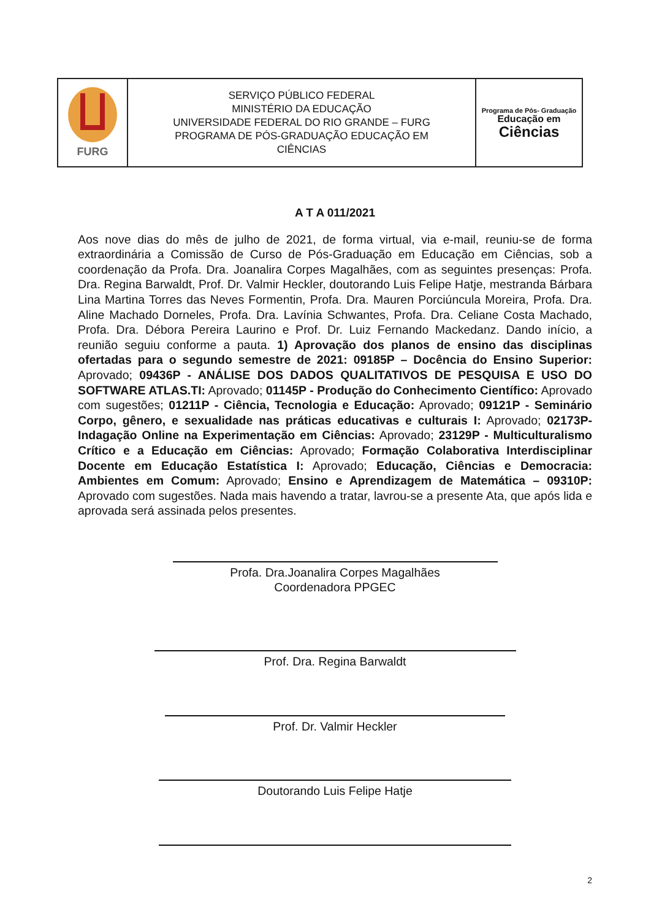| FURG | SERVIÇO PÚBLICO FEDERAL MINISTÉRIO DA EDUCAÇÃO UNIVERSIDADE FEDERAL DO RIO GRANDE – FURG PROGRAMA DE PÓS-GRADUAÇÃO EDUCAÇÃO EM CIÊNCIAS | Programa de Pós- Graduação Educação em Ciências |
A T A 011/2021
Aos nove dias do mês de julho de 2021, de forma virtual, via e-mail, reuniu-se de forma extraordinária a Comissão de Curso de Pós-Graduação em Educação em Ciências, sob a coordenação da Profa. Dra. Joanalira Corpes Magalhães, com as seguintes presenças: Profa. Dra. Regina Barwaldt, Prof. Dr. Valmir Heckler, doutorando Luis Felipe Hatje, mestranda Bárbara Lina Martina Torres das Neves Formentin, Profa. Dra. Mauren Porciúncula Moreira, Profa. Dra. Aline Machado Dorneles, Profa. Dra. Lavínia Schwantes, Profa. Dra. Celiane Costa Machado, Profa. Dra. Débora Pereira Laurino e Prof. Dr. Luiz Fernando Mackedanz. Dando início, a reunião seguiu conforme a pauta. 1) Aprovação dos planos de ensino das disciplinas ofertadas para o segundo semestre de 2021: 09185P – Docência do Ensino Superior: Aprovado; 09436P - ANÁLISE DOS DADOS QUALITATIVOS DE PESQUISA E USO DO SOFTWARE ATLAS.TI: Aprovado; 01145P - Produção do Conhecimento Científico: Aprovado com sugestões; 01211P - Ciência, Tecnologia e Educação: Aprovado; 09121P - Seminário Corpo, gênero, e sexualidade nas práticas educativas e culturais I: Aprovado; 02173P- Indagação Online na Experimentação em Ciências: Aprovado; 23129P - Multiculturalismo Crítico e a Educação em Ciências: Aprovado; Formação Colaborativa Interdisciplinar Docente em Educação Estatística I: Aprovado; Educação, Ciências e Democracia: Ambientes em Comum: Aprovado; Ensino e Aprendizagem de Matemática – 09310P: Aprovado com sugestões. Nada mais havendo a tratar, lavrou-se a presente Ata, que após lida e aprovada será assinada pelos presentes.
Profa. Dra.Joanalira Corpes Magalhães
Coordenadora PPGEC
Prof. Dra. Regina Barwaldt
Prof. Dr. Valmir Heckler
Doutorando Luis Felipe Hatje
2